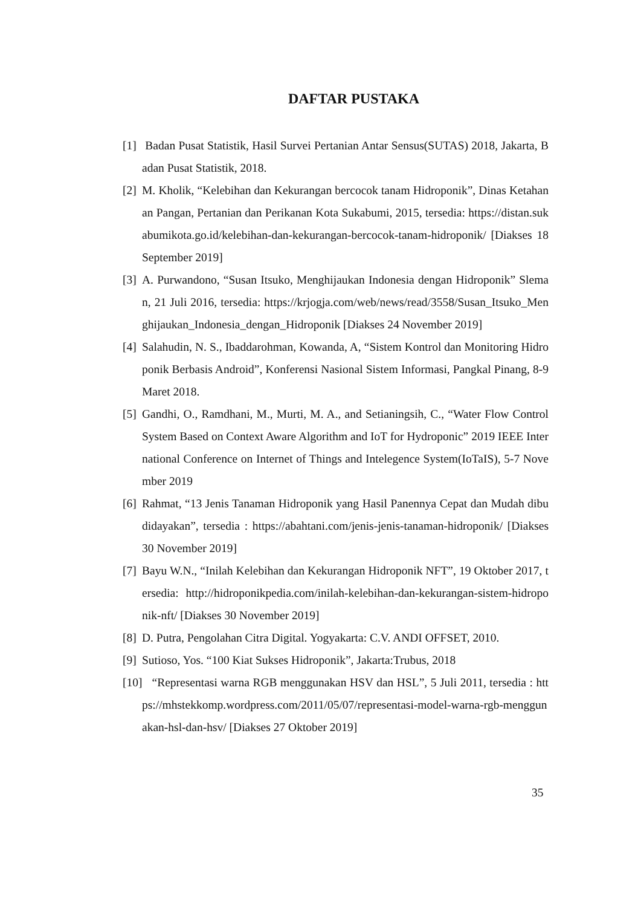DAFTAR PUSTAKA
[1]
Badan Pusat Statistik, Hasil Survei Pertanian Antar Sensus(SUTAS) 2018, Jakarta, Badan Pusat Statistik, 2018.
[2]
M. Kholik, “Kelebihan dan Kekurangan bercocok tanam Hidroponik”, Dinas Ketahanan Pangan, Pertanian dan Perikanan Kota Sukabumi, 2015, tersedia: https://distan.sukabumikota.go.id/kelebihan-dan-kekurangan-bercocok-tanam-hidroponik/ [Diakses 18 September 2019]
[3]
A. Purwandono, “Susan Itsuko, Menghijaukan Indonesia dengan Hidroponik” Sleman, 21 Juli 2016, tersedia: https://krjogja.com/web/news/read/3558/Susan_Itsuko_Menghijaukan_Indonesia_dengan_Hidroponik [Diakses 24 November 2019]
[4]
Salahudin, N. S., Ibaddarohman, Kowanda, A, “Sistem Kontrol dan Monitoring Hidroponik Berbasis Android”, Konferensi Nasional Sistem Informasi, Pangkal Pinang, 8-9 Maret 2018.
[5]
Gandhi, O., Ramdhani, M., Murti, M. A., and Setianingsih, C., “Water Flow Control System Based on Context Aware Algorithm and IoT for Hydroponic” 2019 IEEE International Conference on Internet of Things and Intelegence System(IoTaIS), 5-7 November 2019
[6]
Rahmat, “13 Jenis Tanaman Hidroponik yang Hasil Panennya Cepat dan Mudah dibudidayakan”, tersedia : https://abahtani.com/jenis-jenis-tanaman-hidroponik/ [Diakses 30 November 2019]
[7]
Bayu W.N., “Inilah Kelebihan dan Kekurangan Hidroponik NFT”, 19 Oktober 2017, tersedia: http://hidroponikpedia.com/inilah-kelebihan-dan-kekurangan-sistem-hidroponik-nft/ [Diakses 30 November 2019]
[8]
D. Putra, Pengolahan Citra Digital. Yogyakarta: C.V. ANDI OFFSET, 2010.
[9]
Sutioso, Yos. “100 Kiat Sukses Hidroponik”, Jakarta:Trubus, 2018
[10]
“Representasi warna RGB menggunakan HSV dan HSL”, 5 Juli 2011, tersedia : https://mhstekkomp.wordpress.com/2011/05/07/representasi-model-warna-rgb-menggunakan-hsl-dan-hsv/ [Diakses 27 Oktober 2019]
35